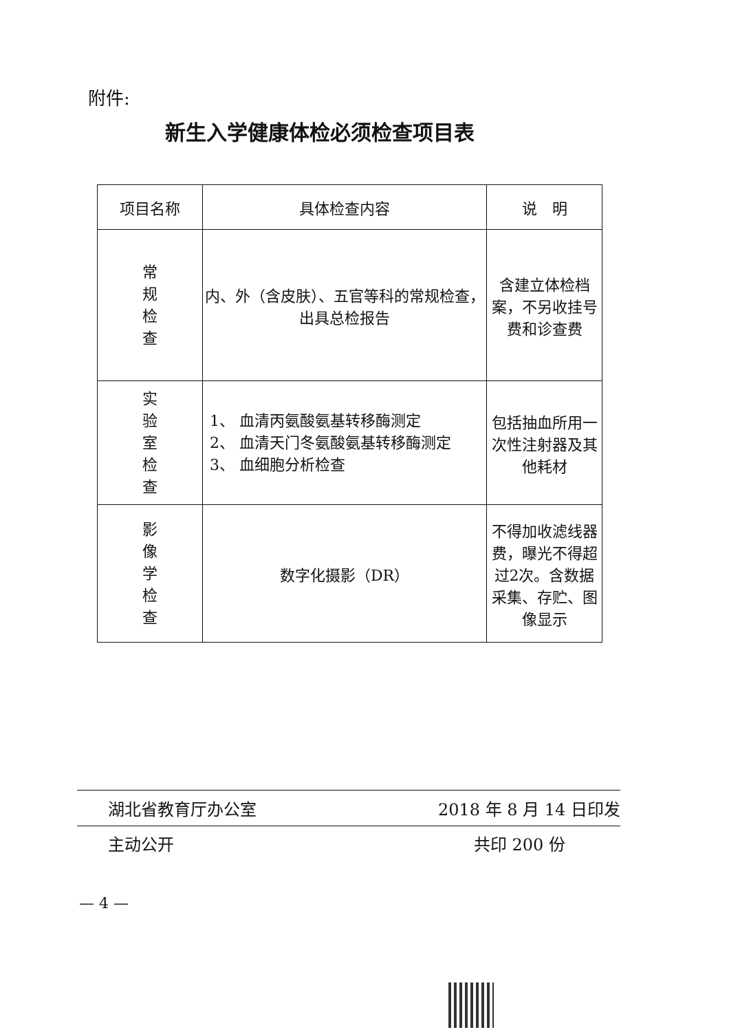附件:
新生入学健康体检必须检查项目表
| 项目名称 | 具体检查内容 | 说 明 |
| --- | --- | --- |
| 常规检查 | 内、外（含皮肤）、五官等科的常规检查，出具总检报告 | 含建立体检档案，不另收挂号费和诊查费 |
| 实验室检查 | 1、 血清丙氨酸氨基转移酶测定 2、 血清天门冬氨酸氨基转移酶测定 3、 血细胞分析检查 | 包括抽血所用一次性注射器及其他耗材 |
| 影像学检查 | 数字化摄影（DR） | 不得加收滤线器费，曝光不得超过2次。含数据采集、存贮、图像显示 |
湖北省教育厅办公室 2018 年 8 月 14 日印发
主动公开 共印 200 份
— 4 —